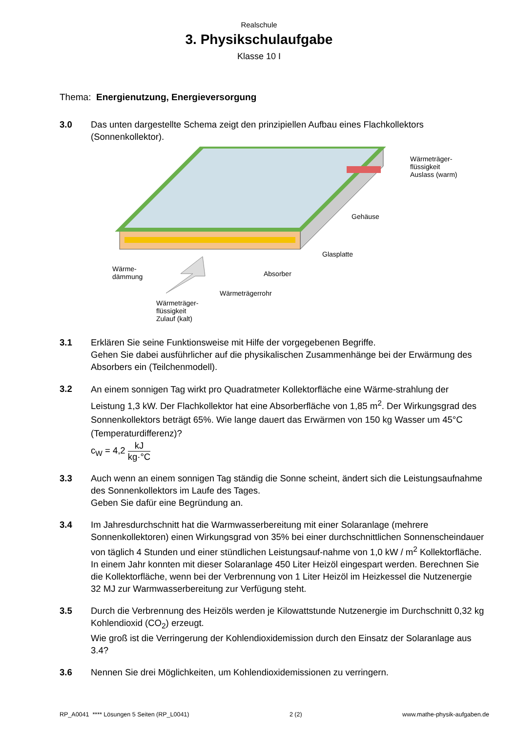Realschule
3. Physikschulaufgabe
Klasse 10 I
Thema: Energienutzung, Energieversorgung
3.0 Das unten dargestellte Schema zeigt den prinzipiellen Aufbau eines Flachkollektors (Sonnenkollektor).
Wärmeträger-
flüssigkeit
Auslass (warm)
Gehäuse
Glasplatte
Wärme-
dämmung
Absorber
Wärmeträgerrohr
Wärmeträger-
flüssigkeit
Zulauf (kalt)
3.1 Erklären Sie seine Funktionsweise mit Hilfe der vorgegebenen Begriffe.
Gehen Sie dabei ausführlicher auf die physikalischen Zusammenhänge bei der Erwärmung des Absorbers ein (Teilchenmodell).
3.2
An einem sonnigen Tag wirkt pro Quadratmeter Kollektorfläche eine Wärme-strahlung der Leistung 1,3 kW. Der Flachkollektor hat eine Absorberfläche von 1,85 m<sup>2</sup>. Der Wirkungsgrad des Sonnenkollektors beträgt 65%. Wie lange dauert das Erwärmen von 150 kg Wasser um 45°C (Temperaturdifferenz)?
c<sub>W</sub> = 4,2 kJ kg·°C
3.3 Auch wenn an einem sonnigen Tag ständig die Sonne scheint, ändert sich die Leistungsaufnahme des Sonnenkollektors im Laufe des Tages.
Geben Sie dafür eine Begründung an.
3.4 Im Jahresdurchschnitt hat die Warmwasserbereitung mit einer Solaranlage (mehrere Sonnenkollektoren) einen Wirkungsgrad von 35% bei einer durchschnittlichen Sonnenscheindauer von täglich 4 Stunden und einer stündlichen Leistungsauf-nahme von 1,0 kW / m<sup>2</sup> Kollektorfläche.
In einem Jahr konnten mit dieser Solaranlage 450 Liter Heizöl eingespart werden. Berechnen Sie die Kollektorfläche, wenn bei der Verbrennung von 1 Liter Heizöl im Heizkessel die Nutzenergie 32 MJ zur Warmwasserbereitung zur Verfügung steht.
3.5 Durch die Verbrennung des Heizöls werden je Kilowattstunde Nutzenergie im Durchschnitt 0,32 kg Kohlendioxid (CO<sub>2</sub>) erzeugt.
Wie groß ist die Verringerung der Kohlendioxidemission durch den Einsatz der Solaranlage aus 3.4?
3.6 Nennen Sie drei Möglichkeiten, um Kohlendioxidemissionen zu verringern.
RP_A0041 **** Lösungen 5 Seiten (RP_L0041) 2 (2) www.mathe-physik-aufgaben.de